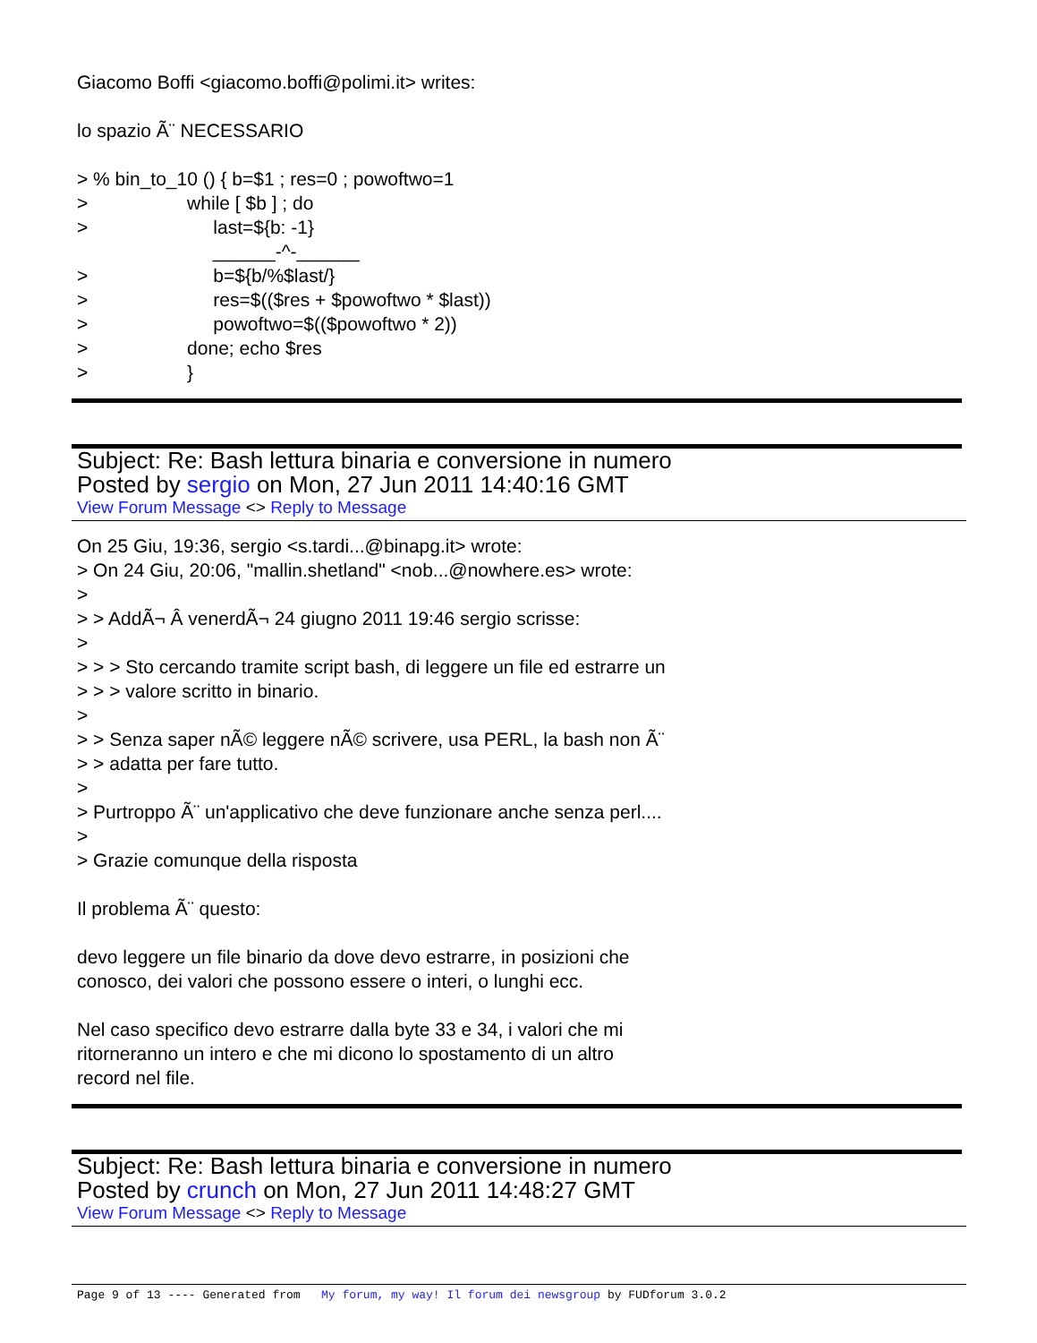Giacomo Boffi <giacomo.boffi@polimi.it> writes:
lo spazio Ã¨ NECESSARIO
> % bin_to_10 () { b=$1 ; res=0 ; powoftwo=1
>                   while [ $b ] ; do
>                        last=${b: -1}
                          ______-^-______
>                        b=${b/%$last/}
>                        res=$(($res + $powoftwo * $last))
>                        powoftwo=$(($powoftwo * 2))
>                   done; echo $res
>                   }
Subject: Re: Bash lettura binaria e conversione in numero
Posted by sergio on Mon, 27 Jun 2011 14:40:16 GMT
View Forum Message <> Reply to Message
On 25 Giu, 19:36, sergio <s.tardi...@binapg.it> wrote:
> On 24 Giu, 20:06, "mallin.shetland" <nob...@nowhere.es> wrote:
>
> > AddÃ¬ Â venerdÃ¬ 24 giugno 2011 19:46 sergio scrisse:
>
> > > Sto cercando tramite script bash, di leggere un file ed estrarre un
> > > valore scritto in binario.
>
> > Senza saper nÃ© leggere nÃ© scrivere, usa PERL, la bash non Ã¨
> > adatta per fare tutto.
>
> Purtroppo Ã¨ un'applicativo che deve funzionare anche senza perl....
>
> Grazie comunque della risposta
Il problema Ã¨ questo:
devo leggere un file binario da dove devo estrarre, in posizioni che
conosco, dei valori che possono essere o interi, o lunghi ecc.
Nel caso specifico devo estrarre dalla byte 33 e 34, i valori che mi
ritorneranno un intero e che mi dicono lo spostamento di un altro
record nel file.
Subject: Re: Bash lettura binaria e conversione in numero
Posted by crunch on Mon, 27 Jun 2011 14:48:27 GMT
View Forum Message <> Reply to Message
Page 9 of 13 ---- Generated from My forum, my way! Il forum dei newsgroup by FUDforum 3.0.2